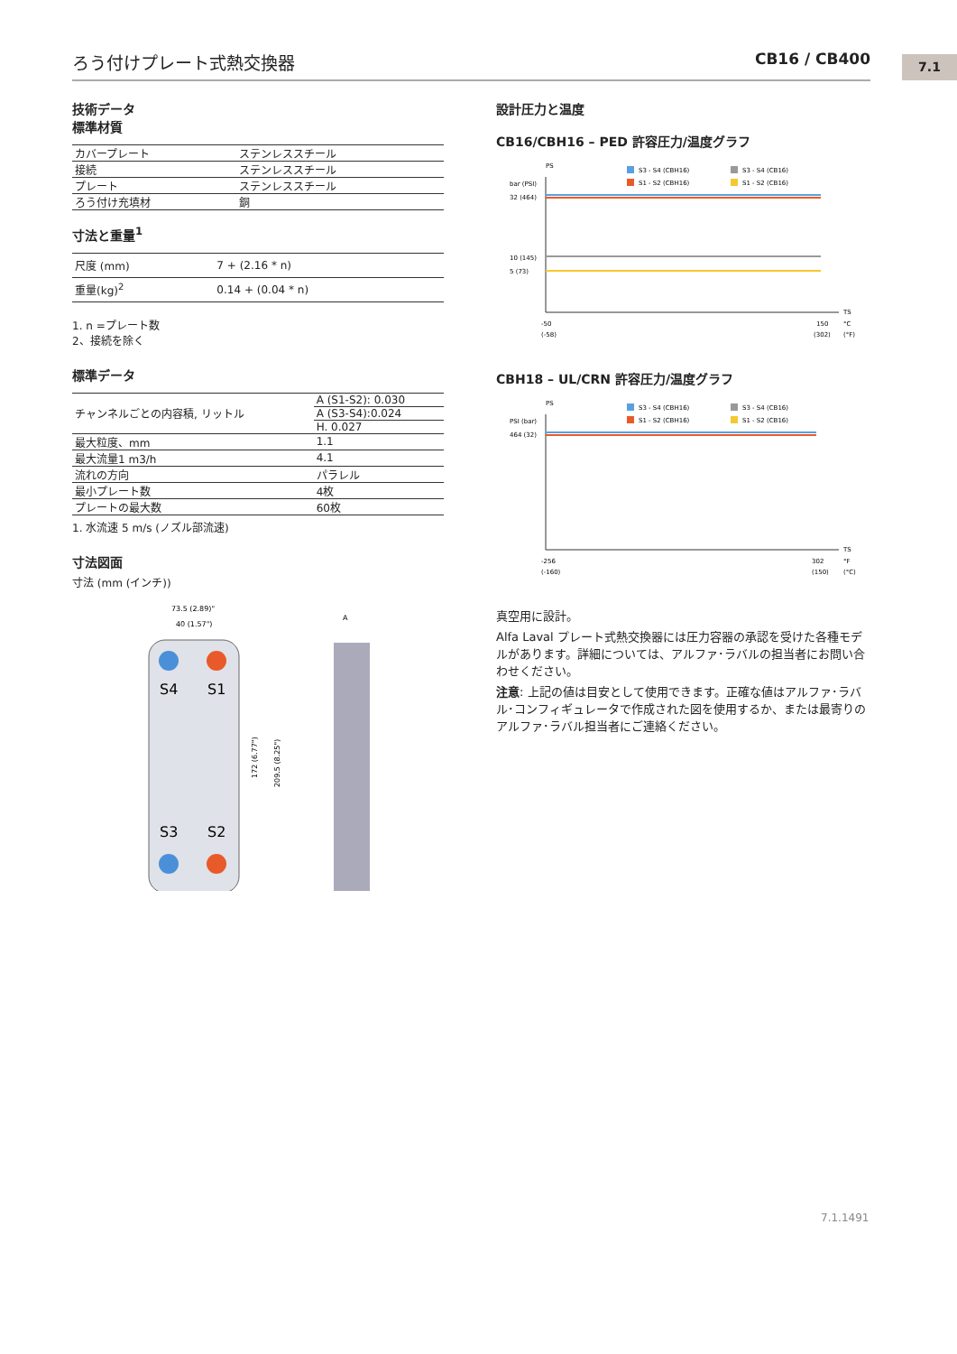ろう付けプレート式熱交換器 CB16 / CB400 7.1
技術データ
標準材質
| カバープレート | ステンレススチール |
| 接続 | ステンレススチール |
| プレート | ステンレススチール |
| ろう付け充填材 | 銅 |
寸法と重量<sup>1</sup>
| 尺度 (mm) | 7 + (2.16 * n) |
| 重量(kg)<sup>2</sup> | 0.14 + (0.04 * n) |
1. n =プレート数
2、接続を除く
標準データ
| チャンネルごとの内容積, リットル | A (S1-S2): 0.030 |
| | A (S3-S4):0.024 |
| | H. 0.027 |
| 最大粒度、mm | 1.1 |
| 最大流量1 m3/h | 4.1 |
| 流れの方向 | パラレル |
| 最小プレート数 | 4枚 |
| プレートの最大数 | 60枚 |
1. 水流速 5 m/s (ノズル部流速)
寸法図面
寸法 (mm (インチ))
73.5 (2.89)"
40 (1.57")
S4
S1
S3
S2
172 (6.77")
209.5 (8.25")
A
設計圧力と温度
CB16/CBH16 – PED 許容圧力/温度グラフ
PS
bar (PSI)
S3 - S4 (CBH16)
S3 - S4 (CB16)
S1 - S2 (CBH16)
S1 - S2 (CB16)
32 (464)
10 (145)
5 (73)
TS
-50
150
°C
(-58)
(302)
(°F)
CBH18 – UL/CRN 許容圧力/温度グラフ
PS
PSI (bar)
S3 - S4 (CBH16)
S3 - S4 (CB16)
S1 - S2 (CBH16)
S1 - S2 (CB16)
464 (32)
TS
-256
302
°F
(-160)
(150)
(°C)
真空用に設計。
Alfa Laval プレート式熱交換器には圧力容器の承認を受けた各種モデルがあります。詳細については、アルファ･ラバルの担当者にお問い合わせください。
注意: 上記の値は目安として使用できます。正確な値はアルファ･ラバル･コンフィギュレータで作成された図を使用するか、または最寄りのアルファ･ラバル担当者にご連絡ください。
7.1.1491